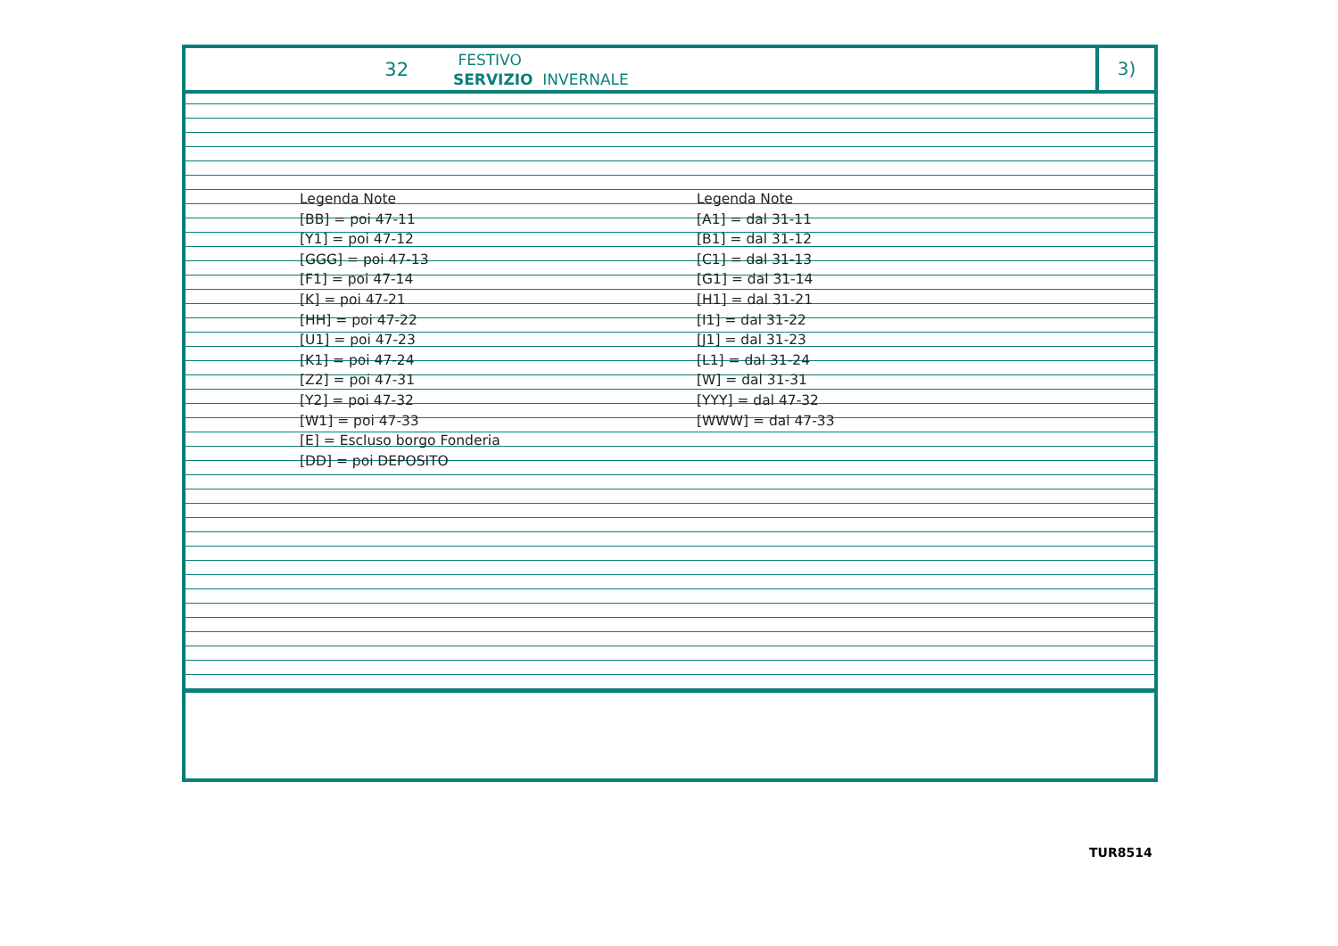32
FESTIVO
SERVIZIO INVERNALE
3)
Legenda Note
[BB] = poi 47-11
[Y1] = poi 47-12
[GGG] = poi 47-13
[F1] = poi 47-14
[K] = poi 47-21
[HH] = poi 47-22
[U1] = poi 47-23
[K1] = poi 47-24
[Z2] = poi 47-31
[Y2] = poi 47-32
[W1] = poi 47-33
[E] = Escluso borgo Fonderia
[DD] = poi DEPOSITO
Legenda Note
[A1] = dal 31-11
[B1] = dal 31-12
[C1] = dal 31-13
[G1] = dal 31-14
[H1] = dal 31-21
[I1] = dal 31-22
[J1] = dal 31-23
[L1] = dal 31-24
[W] = dal 31-31
[YYY] = dal 47-32
[WWW] = dal 47-33
TUR8514